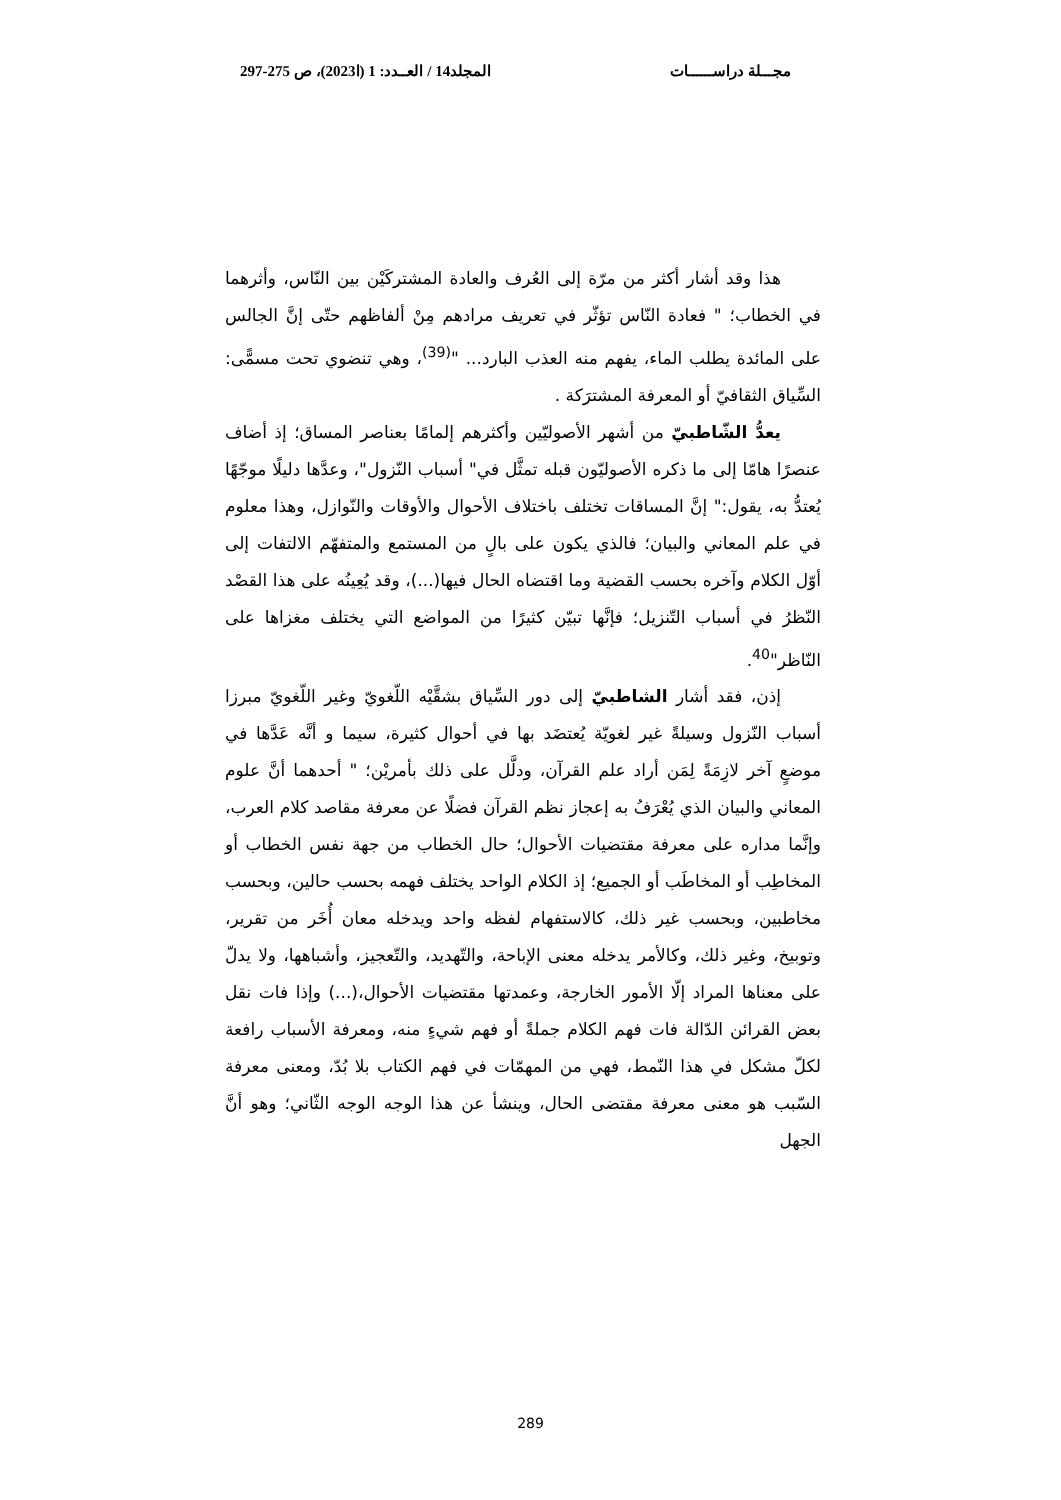مجـــلة دراســــــات المجلد14 / العــدد: 1 (ا2023)، ص 275-297
هذا وقد أشار أكثر من مرّة إلى العُرف والعادة المشتركَيْن بين النّاس، وأثرهما في الخطاب؛ " فعادة النّاس تؤثّر في تعريف مرادهم مِنْ ألفاظهم حتّى إنَّ الجالس على المائدة يطلب الماء، يفهم منه العذب البارد... "<sup>(39)</sup>، وهي تنضوي تحت مسمًّى: السِّياق الثقافيّ أو المعرفة المشترَكة .
يعدُّ الشّاطبيّ من أشهر الأصوليّين وأكثرهم إلمامًا بعناصر المساق؛ إذ أضاف عنصرًا هامّا إلى ما ذكره الأصوليّون قبله تمثَّل في" أسباب النّزول"، وعدَّها دليلًا موجّهًا يُعتدُّ به، يقول:" إنَّ المساقات تختلف باختلاف الأحوال والأوقات والنّوازل، وهذا معلوم في علم المعاني والبيان؛ فالذي يكون على بالٍ من المستمع والمتفهّم الالتفات إلى أوّل الكلام وآخره بحسب القضية وما اقتضاه الحال فيها(...)، وقد يُعِينُه على هذا القصْد النّظرُ في أسباب التّنزيل؛ فإنَّها تبيّن كثيرًا من المواضع التي يختلف مغزاها على النّاظر"<sup>40</sup>.
إذن، فقد أشار الشاطبيّ إلى دور السِّياق بشقَّيْه اللّغويّ وغير اللّغويّ مبرزا أسباب النّزول وسيلةً غير لغويّة يُعتضَد بها في أحوال كثيرة، سيما و أنَّه عَدَّها في موضعٍ آخر لازِمَةً لِمَن أراد علم القرآن، ودلَّل على ذلك بأمريْن؛ " أحدهما أنَّ علوم المعاني والبيان الذي يُعْرَفُ به إعجاز نظم القرآن فضلًا عن معرفة مقاصد كلام العرب، وإنَّما مداره على معرفة مقتضيات الأحوال؛ حال الخطاب من جهة نفس الخطاب أو المخاطِب أو المخاطَب أو الجميع؛ إذ الكلام الواحد يختلف فهمه بحسب حالين، وبحسب مخاطبين، وبحسب غير ذلك، كالاستفهام لفظه واحد ويدخله معان أُخَر من تقرير، وتوبيخ، وغير ذلك، وكالأمر يدخله معنى الإباحة، والتّهديد، والتّعجيز، وأشباهها، ولا يدلّ على معناها المراد إلّا الأمور الخارجة، وعمدتها مقتضيات الأحوال،(...) وإذا فات نقل بعض القرائن الدّالة فات فهم الكلام جملةً أو فهم شيءٍ منه، ومعرفة الأسباب رافعة لكلّ مشكل في هذا النّمط، فهي من المهمّات في فهم الكتاب بلا بُدّ، ومعنى معرفة السّبب هو معنى معرفة مقتضى الحال، وينشأ عن هذا الوجه الوجه الثّاني؛ وهو أنَّ الجهل
289